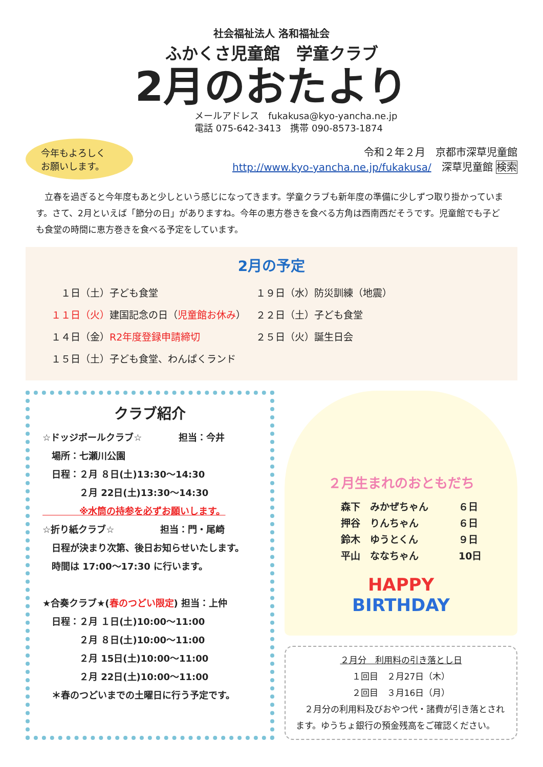社会福祉法人 洛和福祉会
ふかくさ児童館　学童クラブ
2月のおたより
メールアドレス　fukakusa@kyo-yancha.ne.jp
電話 075-642-3413　携帯 090-8573-1874
今年もよろしく
お願いします。
令和２年２月　京都市深草児童館
http://www.kyo-yancha.ne.jp/fukakusa/　深草児童館 検索
　立春を過ぎると今年度もあと少しという感じになってきます。学童クラブも新年度の準備に少しずつ取り掛かっています。さて、2月といえば「節分の日」がありますね。今年の恵方巻きを食べる方角は西南西だそうです。児童館でも子ども食堂の時間に恵方巻きを食べる予定をしています。
2月の予定
　１日（土）子ども食堂
１９日（水）防災訓練（地震）
１１日（火）建国記念の日（児童館お休み）
２２日（土）子ども食堂
１４日（金）R2年度登録申請締切
２５日（火）誕生日会
１５日（土）子ども食堂、わんぱくランド
クラブ紹介
☆ドッジボールクラブ☆　　　　担当：今井
　場所：七瀬川公園
　日程：２月 ８日(土)13:30～14:30
　　　　２月 22日(土)13:30～14:30
　　　　※水筒の持参を必ずお願いします。
☆折り紙クラブ☆　　　　　担当：門・尾崎
　日程が決まり次第、後日お知らせいたします。
　時間は 17:00～17:30 に行います。
★合奏クラブ★(春のつどい限定) 担当：上仲
　日程：２月 １日(土)10:00～11:00
　　　　２月 ８日(土)10:00～11:00
　　　　２月 15日(土)10:00～11:00
　　　　２月 22日(土)10:00～11:00
　＊春のつどいまでの土曜日に行う予定です。
２月生まれのおともだち
森下　みかぜちゃん ６日
押谷　りんちゃん ６日
鈴木　ゆうとくん ９日
平山　ななちゃん 10日
HAPPY
BIRTHDAY
２月分　利用料の引き落とし日
１回目　２月27日（木）
２回目　３月16日（月）
　２月分の利用料及びおやつ代・諸費が引き落とされます。ゆうちょ銀行の預金残高をご確認ください。